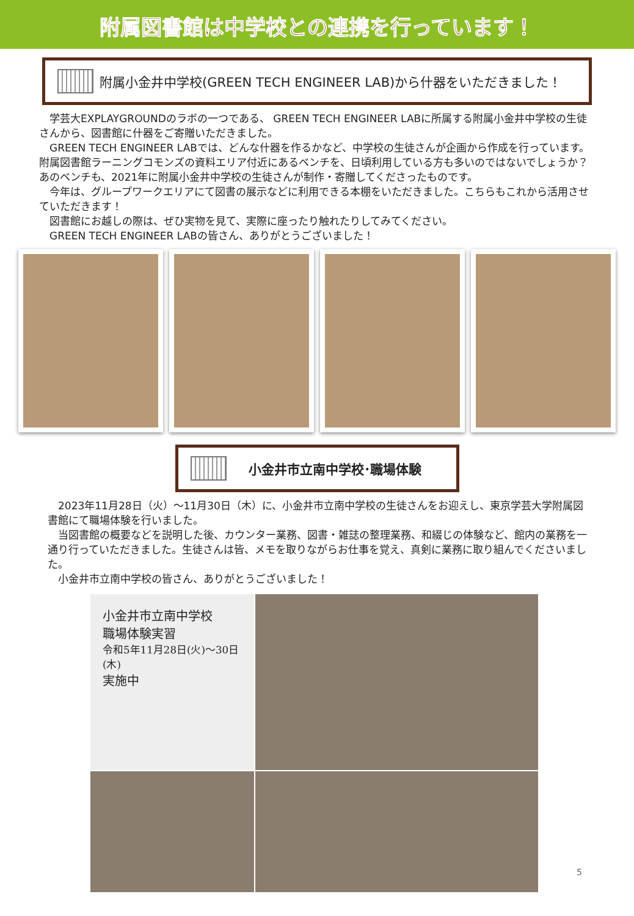附属図書館は中学校との連携を行っています！
附属小金井中学校(GREEN TECH ENGINEER LAB)から什器をいただきました！
学芸大EXPLAYGROUNDのラボの一つである、 GREEN TECH ENGINEER LABに所属する附属小金井中学校の生徒さんから、図書館に什器をご寄贈いただきました。
GREEN TECH ENGINEER LABでは、どんな什器を作るかなど、中学校の生徒さんが企画から作成を行っています。附属図書館ラーニングコモンズの資料エリア付近にあるベンチを、日頃利用している方も多いのではないでしょうか？　あのベンチも、2021年に附属小金井中学校の生徒さんが制作・寄贈してくださったものです。
今年は、グループワークエリアにて図書の展示などに利用できる本棚をいただきました。こちらもこれから活用させていただきます！
図書館にお越しの際は、ぜひ実物を見て、実際に座ったり触れたりしてみてください。
GREEN TECH ENGINEER LABの皆さん、ありがとうございました！
小金井市立南中学校･職場体験
2023年11月28日（火）～11月30日（木）に、小金井市立南中学校の生徒さんをお迎えし、東京学芸大学附属図書館にて職場体験を行いました。
当図書館の概要などを説明した後、カウンター業務、図書・雑誌の整理業務、和綴じの体験など、館内の業務を一通り行っていただきました。生徒さんは皆、メモを取りながらお仕事を覚え、真剣に業務に取り組んでくださいました。
小金井市立南中学校の皆さん、ありがとうございました！
小金井市立南中学校
職場体験実習
令和5年11月28日(火)～30日(木)
実施中
5